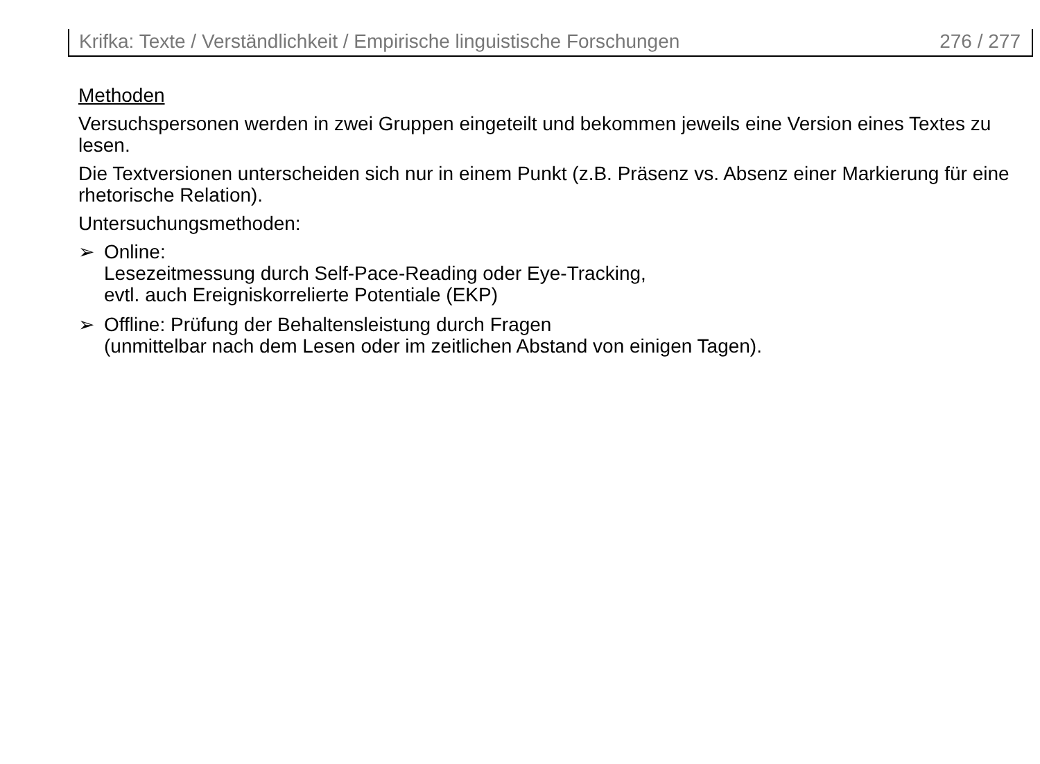Krifka: Texte / Verständlichkeit / Empirische linguistische Forschungen 276 / 277
Methoden
Versuchspersonen werden in zwei Gruppen eingeteilt und bekommen jeweils eine Version eines Textes zu lesen.
Die Textversionen unterscheiden sich nur in einem Punkt (z.B. Präsenz vs. Absenz einer Markierung für eine rhetorische Relation).
Untersuchungsmethoden:
➢ Online:
Lesezeitmessung durch Self-Pace-Reading oder Eye-Tracking,
evtl. auch Ereigniskorrelierte Potentiale (EKP)
➢ Offline: Prüfung der Behaltensleistung durch Fragen
(unmittelbar nach dem Lesen oder im zeitlichen Abstand von einigen Tagen).